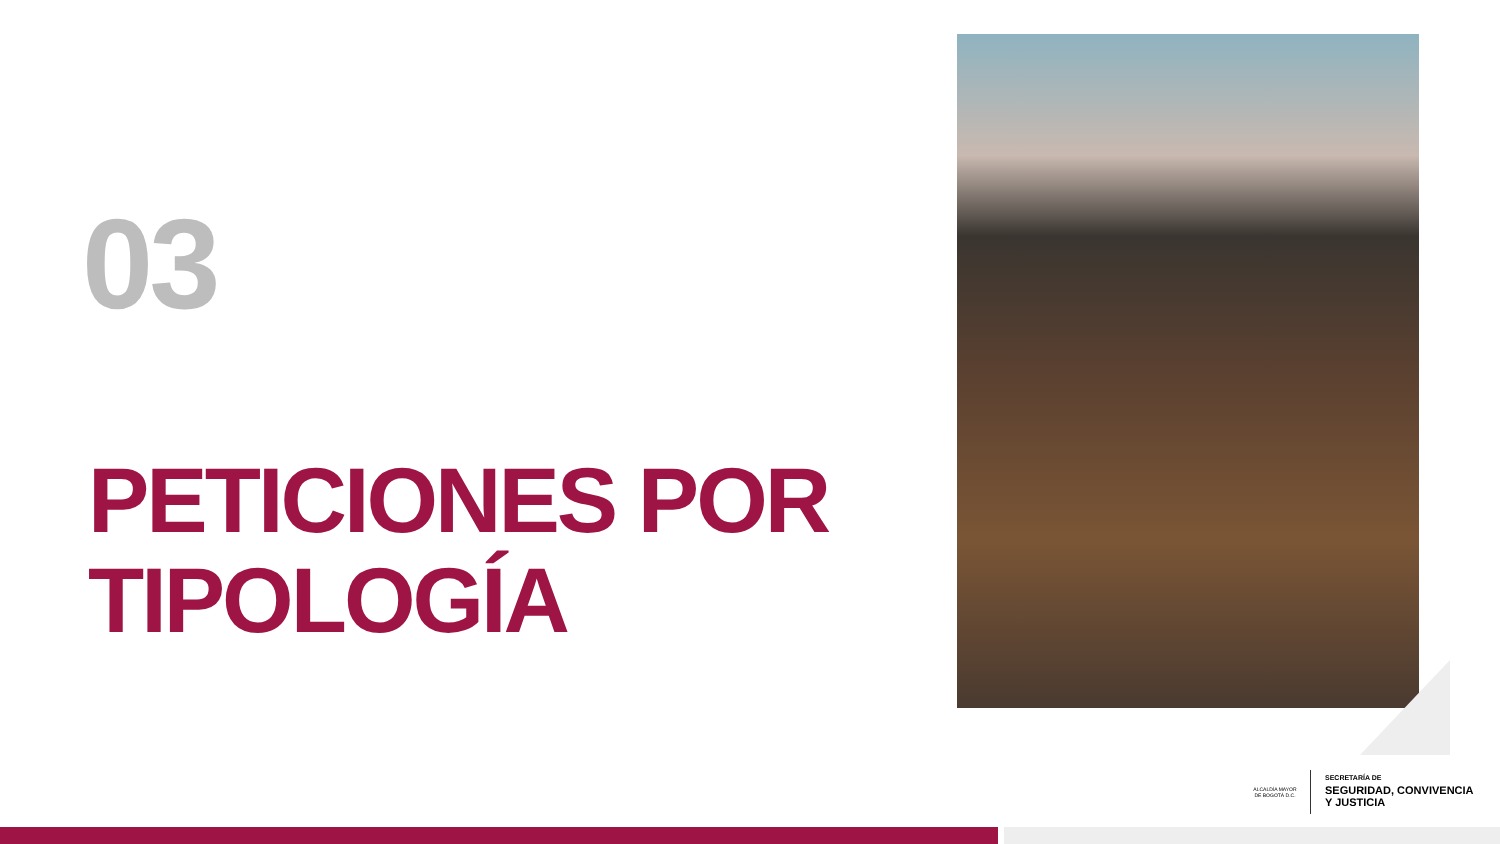03
PETICIONES POR
TIPOLOGÍA
ALCALDÍA MAYOR
DE BOGOTÁ D.C.
SECRETARÍA DE
SEGURIDAD, CONVIVENCIA
Y JUSTICIA